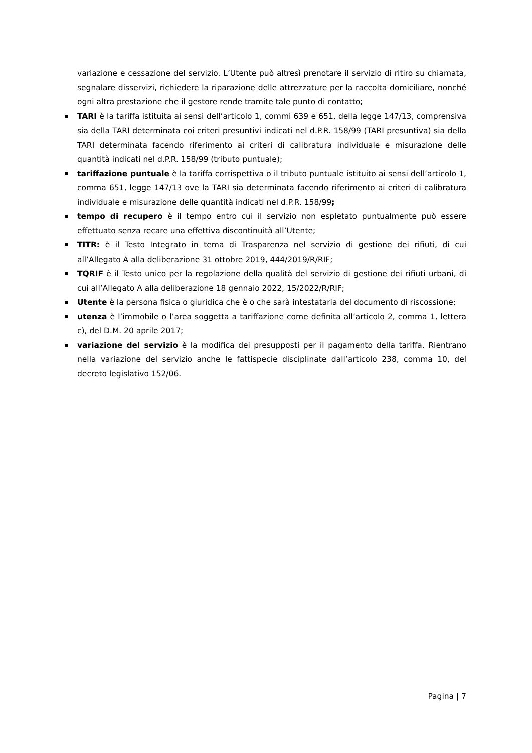variazione e cessazione del servizio. L’Utente può altresì prenotare il servizio di ritiro su chiamata, segnalare disservizi, richiedere la riparazione delle attrezzature per la raccolta domiciliare, nonché ogni altra prestazione che il gestore rende tramite tale punto di contatto;
TARI è la tariffa istituita ai sensi dell’articolo 1, commi 639 e 651, della legge 147/13, comprensiva sia della TARI determinata coi criteri presuntivi indicati nel d.P.R. 158/99 (TARI presuntiva) sia della TARI determinata facendo riferimento ai criteri di calibratura individuale e misurazione delle quantità indicati nel d.P.R. 158/99 (tributo puntuale);
tariffazione puntuale è la tariffa corrispettiva o il tributo puntuale istituito ai sensi dell’articolo 1, comma 651, legge 147/13 ove la TARI sia determinata facendo riferimento ai criteri di calibratura individuale e misurazione delle quantità indicati nel d.P.R. 158/99;
tempo di recupero è il tempo entro cui il servizio non espletato puntualmente può essere effettuato senza recare una effettiva discontinuità all’Utente;
TITR: è il Testo Integrato in tema di Trasparenza nel servizio di gestione dei rifiuti, di cui all’Allegato A alla deliberazione 31 ottobre 2019, 444/2019/R/RIF;
TQRIF è il Testo unico per la regolazione della qualità del servizio di gestione dei rifiuti urbani, di cui all’Allegato A alla deliberazione 18 gennaio 2022, 15/2022/R/RIF;
Utente è la persona fisica o giuridica che è o che sarà intestataria del documento di riscossione;
utenza è l’immobile o l’area soggetta a tariffazione come definita all’articolo 2, comma 1, lettera c), del D.M. 20 aprile 2017;
variazione del servizio è la modifica dei presupposti per il pagamento della tariffa. Rientrano nella variazione del servizio anche le fattispecie disciplinate dall’articolo 238, comma 10, del decreto legislativo 152/06.
Pagina | 7